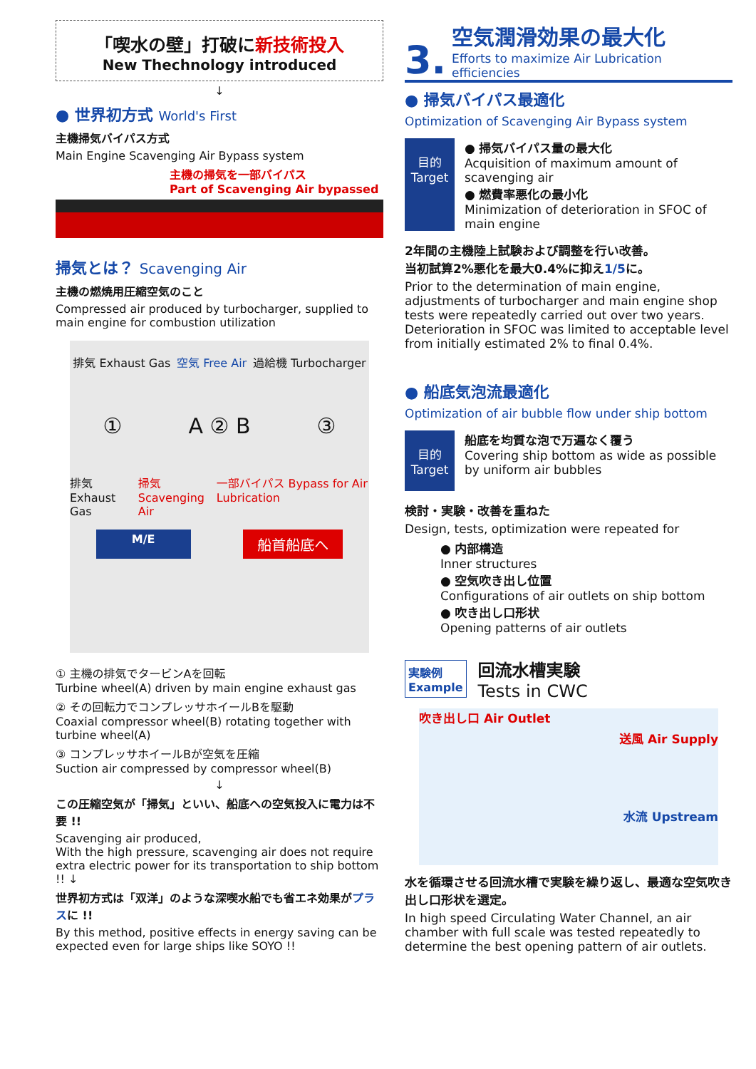「喫水の壁」打破に新技術投入
New Thechnology introduced
↓
● 世界初方式 World's First
主機掃気バイパス方式
Main Engine Scavenging Air Bypass system
主機の掃気を一部バイパス
Part of Scavenging Air bypassed
掃気とは？ Scavenging Air
主機の燃焼用圧縮空気のこと
Compressed air produced by turbocharger, supplied to main engine for combustion utilization
排気 Exhaust Gas 空気 Free Air 過給機 Turbocharger
① A ② B ③
排気 Exhaust Gas 掃気 Scavenging Air 一部バイパス Bypass for Air Lubrication
M/E 船首船底へ
① 主機の排気でタービンAを回転
Turbine wheel(A) driven by main engine exhaust gas
② その回転力でコンプレッサホイールBを駆動
Coaxial compressor wheel(B) rotating together with turbine wheel(A)
③ コンプレッサホイールBが空気を圧縮
Suction air compressed by compressor wheel(B)
↓
この圧縮空気が「掃気」といい、船底への空気投入に電力は不要 !!
Scavenging air produced,
With the high pressure, scavenging air does not require extra electric power for its transportation to ship bottom !! ↓
世界初方式は「双洋」のような深喫水船でも省エネ効果がプラスに !!
By this method, positive effects in energy saving can be expected even for large ships like SOYO !!
3.
空気潤滑効果の最大化
Efforts to maximize Air Lubrication efficiencies
● 掃気バイパス最適化
Optimization of Scavenging Air Bypass system
目的
Target
● 掃気バイパス量の最大化
Acquisition of maximum amount of scavenging air
● 燃費率悪化の最小化
Minimization of deterioration in SFOC of main engine
2年間の主機陸上試験および調整を行い改善。
当初試算2%悪化を最大0.4%に抑え1/5に。
Prior to the determination of main engine, adjustments of turbocharger and main engine shop tests were repeatedly carried out over two years. Deterioration in SFOC was limited to acceptable level from initially estimated 2% to final 0.4%.
● 船底気泡流最適化
Optimization of air bubble flow under ship bottom
目的
Target
船底を均質な泡で万遍なく覆う
Covering ship bottom as wide as possible by uniform air bubbles
検討・実験・改善を重ねた
Design, tests, optimization were repeated for
● 内部構造
Inner structures
● 空気吹き出し位置
Configurations of air outlets on ship bottom
● 吹き出し口形状
Opening patterns of air outlets
実験例
Example 回流水槽実験
Tests in CWC
吹き出し口 Air Outlet
送風 Air Supply
水流 Upstream
水を循環させる回流水槽で実験を繰り返し、最適な空気吹き出し口形状を選定。
In high speed Circulating Water Channel, an air chamber with full scale was tested repeatedly to determine the best opening pattern of air outlets.